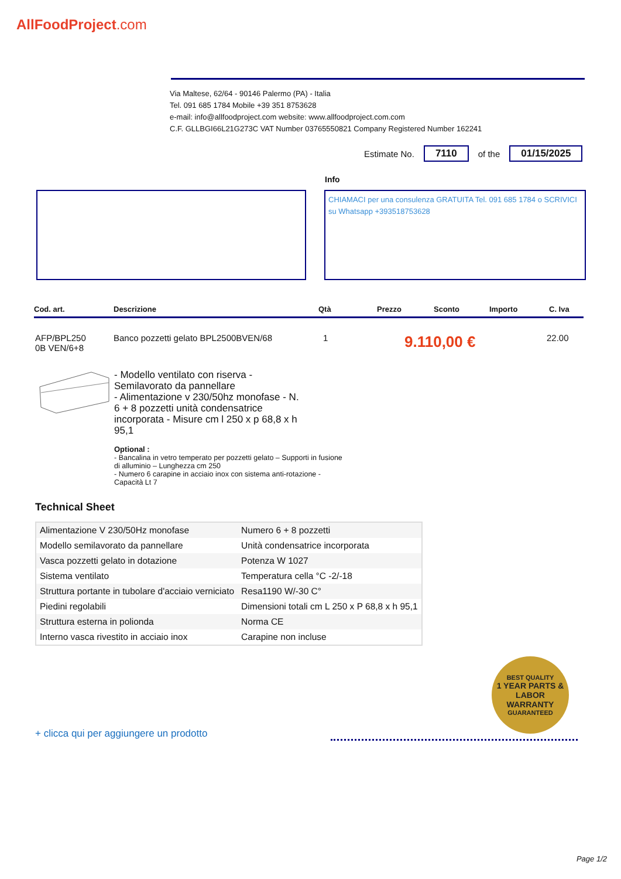AllFoodProject.com
Via Maltese, 62/64 - 90146 Palermo (PA) - Italia
Tel. 091 685 1784 Mobile +39 351 8753628
e-mail: info@allfoodproject.com website: www.allfoodproject.com.com
C.F. GLLBGI66L21G273C VAT Number 03765550821 Company Registered Number 162241
Estimate No. 7110 of the 01/15/2025
Info
CHIAMACI per una consulenza GRATUITA Tel. 091 685 1784 o SCRIVICI su Whatsapp +393518753628
Cod. art. Descrizione Qtà Prezzo Sconto Importo C. Iva
AFP/BPL250
0B VEN/6+8 Banco pozzetti gelato BPL2500BVEN/68 1 9.110,00 € 22.00
- Modello ventilato con riserva - Semilavorato da pannellare
- Alimentazione v 230/50hz monofase - N. 6 + 8 pozzetti unità condensatrice incorporata - Misure cm l 250 x p 68,8 x h 95,1
Optional :
- Bancalina in vetro temperato per pozzetti gelato – Supporti in fusione di alluminio – Lunghezza cm 250
- Numero 6 carapine in acciaio inox con sistema anti-rotazione - Capacità Lt 7
Technical Sheet
| Alimentazione V 230/50Hz monofase | Numero 6 + 8 pozzetti |
| Modello semilavorato da pannellare | Unità condensatrice incorporata |
| Vasca pozzetti gelato in dotazione | Potenza W 1027 |
| Sistema ventilato | Temperatura cella °C -2/-18 |
| Struttura portante in tubolare d'acciaio verniciato | Resa1190 W/-30 C° |
| Piedini regolabili | Dimensioni totali cm L 250 x P 68,8 x h 95,1 |
| Struttura esterna in polionda | Norma CE |
| Interno vasca rivestito in acciaio inox | Carapine non incluse |
BEST QUALITY
1 YEAR PARTS & LABOR WARRANTY
GUARANTEED
+ clicca qui per aggiungere un prodotto
Page 1/2